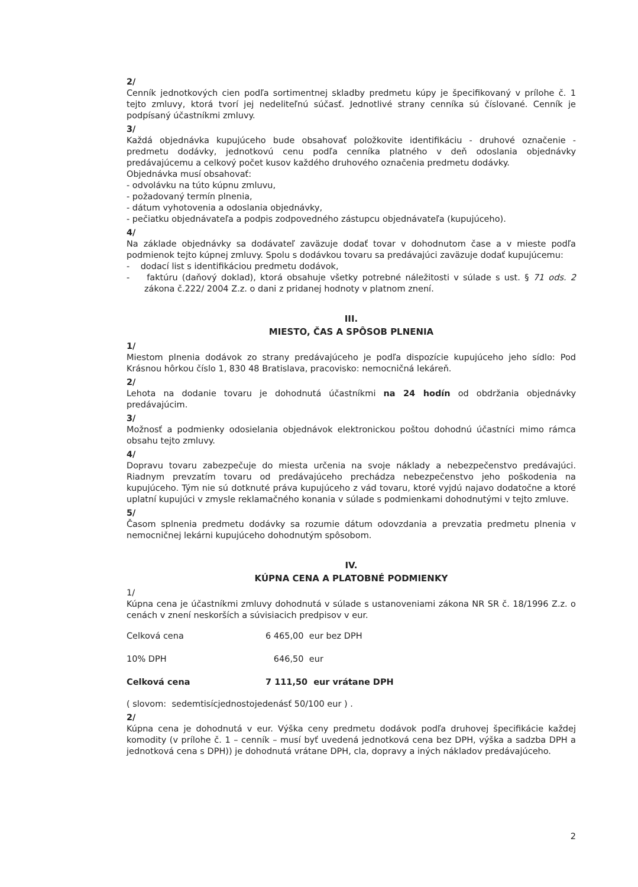2/
Cenník jednotkových cien podľa sortimentnej skladby predmetu kúpy je špecifikovaný v prílohe č. 1 tejto zmluvy, ktorá tvorí jej nedeliteľnú súčasť. Jednotlivé strany cenníka sú číslované. Cenník je podpísaný účastníkmi zmluvy.
3/
Každá objednávka kupujúceho bude obsahovať položkovite identifikáciu - druhové označenie - predmetu dodávky, jednotkovú cenu podľa cenníka platného v deň odoslania objednávky predávajúcemu a celkový počet kusov každého druhového označenia predmetu dodávky.
Objednávka musí obsahovať:
- odvolávku na túto kúpnu zmluvu,
- požadovaný termín plnenia,
- dátum vyhotovenia a odoslania objednávky,
- pečiatku objednávateľa a podpis zodpovedného zástupcu objednávateľa (kupujúceho).
4/
Na základe objednávky sa dodávateľ zaväzuje dodať tovar v dohodnutom čase a v mieste podľa podmienok tejto kúpnej zmluvy. Spolu s dodávkou tovaru sa predávajúci zaväzuje dodať kupujúcemu:
- dodací list s identifikáciou predmetu dodávok,
- faktúru (daňový doklad), ktorá obsahuje všetky potrebné náležitosti v súlade s ust. § 71 ods. 2 zákona č.222/ 2004 Z.z. o dani z pridanej hodnoty v platnom znení.
III.
MIESTO, ČAS A SPÔSOB PLNENIA
1/
Miestom plnenia dodávok zo strany predávajúceho je podľa dispozície kupujúceho jeho sídlo: Pod Krásnou hôrkou číslo 1, 830 48 Bratislava, pracovisko: nemocničná lekáreň.
2/
Lehota na dodanie tovaru je dohodnutá účastníkmi na 24 hodín od obdržania objednávky predávajúcim.
3/
Možnosť a podmienky odosielania objednávok elektronickou poštou dohodnú účastníci mimo rámca obsahu tejto zmluvy.
4/
Dopravu tovaru zabezpečuje do miesta určenia na svoje náklady a nebezpečenstvo predávajúci. Riadnym prevzatím tovaru od predávajúceho prechádza nebezpečenstvo jeho poškodenia na kupujúceho. Tým nie sú dotknuté práva kupujúceho z vád tovaru, ktoré vyjdú najavo dodatočne a ktoré uplatní kupujúci v zmysle reklamačného konania v súlade s podmienkami dohodnutými v tejto zmluve.
5/
Časom splnenia predmetu dodávky sa rozumie dátum odovzdania a prevzatia predmetu plnenia v nemocničnej lekárni kupujúceho dohodnutým spôsobom.
IV.
KÚPNA CENA A PLATOBNÉ PODMIENKY
1/
Kúpna cena je účastníkmi zmluvy dohodnutá v súlade s ustanoveniami zákona NR SR č. 18/1996 Z.z. o cenách v znení neskorších a súvisiacich predpisov v eur.
Celková cena 6 465,00 eur bez DPH
10% DPH 646,50 eur
Celková cena 7 111,50 eur vrátane DPH
( slovom: sedemtisícjednostojedenásť 50/100 eur ) .
2/
Kúpna cena je dohodnutá v eur. Výška ceny predmetu dodávok podľa druhovej špecifikácie každej komodity (v prílohe č. 1 – cenník – musí byť uvedená jednotková cena bez DPH, výška a sadzba DPH a jednotková cena s DPH)) je dohodnutá vrátane DPH, cla, dopravy a iných nákladov predávajúceho.
2